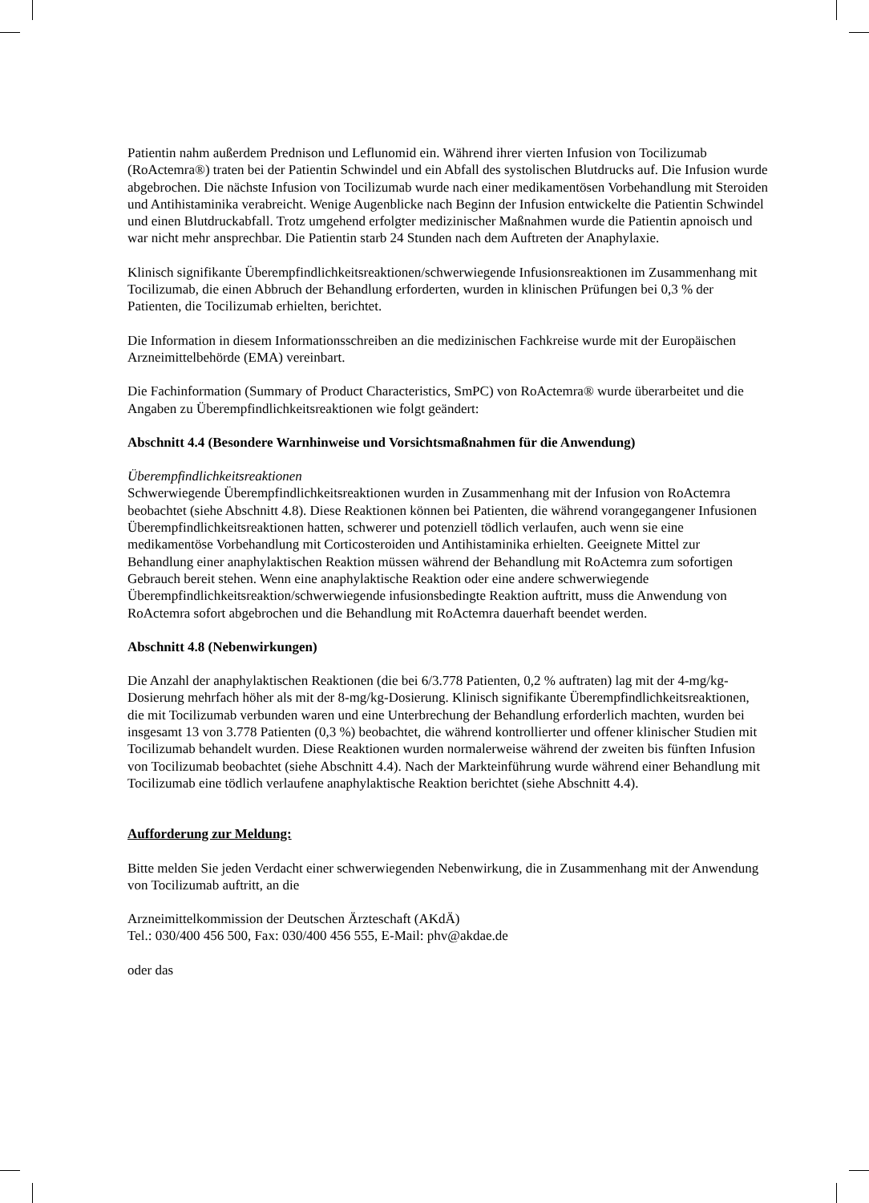Patientin nahm außerdem Prednison und Leflunomid ein. Während ihrer vierten Infusion von Tocilizumab (RoActemra®) traten bei der Patientin Schwindel und ein Abfall des systolischen Blutdrucks auf. Die Infusion wurde abgebrochen. Die nächste Infusion von Tocilizumab wurde nach einer medikamentösen Vorbehandlung mit Steroiden und Antihistaminika verabreicht. Wenige Augenblicke nach Beginn der Infusion entwickelte die Patientin Schwindel und einen Blutdruckabfall. Trotz umgehend erfolgter medizinischer Maßnahmen wurde die Patientin apnoisch und war nicht mehr ansprechbar. Die Patientin starb 24 Stunden nach dem Auftreten der Anaphylaxie.
Klinisch signifikante Überempfindlichkeitsreaktionen/schwerwiegende Infusionsreaktionen im Zusammenhang mit Tocilizumab, die einen Abbruch der Behandlung erforderten, wurden in klinischen Prüfungen bei 0,3 % der Patienten, die Tocilizumab erhielten, berichtet.
Die Information in diesem Informationsschreiben an die medizinischen Fachkreise wurde mit der Europäischen Arzneimittelbehörde (EMA) vereinbart.
Die Fachinformation (Summary of Product Characteristics, SmPC) von RoActemra® wurde überarbeitet und die Angaben zu Überempfindlichkeitsreaktionen wie folgt geändert:
Abschnitt 4.4 (Besondere Warnhinweise und Vorsichtsmaßnahmen für die Anwendung)
Überempfindlichkeitsreaktionen
Schwerwiegende Überempfindlichkeitsreaktionen wurden in Zusammenhang mit der Infusion von RoActemra beobachtet (siehe Abschnitt 4.8). Diese Reaktionen können bei Patienten, die während vorangegangener Infusionen Überempfindlichkeitsreaktionen hatten, schwerer und potenziell tödlich verlaufen, auch wenn sie eine medikamentöse Vorbehandlung mit Corticosteroiden und Antihistaminika erhielten. Geeignete Mittel zur Behandlung einer anaphylaktischen Reaktion müssen während der Behandlung mit RoActemra zum sofortigen Gebrauch bereit stehen. Wenn eine anaphylaktische Reaktion oder eine andere schwerwiegende Überempfindlichkeitsreaktion/schwerwiegende infusionsbedingte Reaktion auftritt, muss die Anwendung von RoActemra sofort abgebrochen und die Behandlung mit RoActemra dauerhaft beendet werden.
Abschnitt 4.8 (Nebenwirkungen)
Die Anzahl der anaphylaktischen Reaktionen (die bei 6/3.778 Patienten, 0,2 % auftraten) lag mit der 4-mg/kg-Dosierung mehrfach höher als mit der 8-mg/kg-Dosierung. Klinisch signifikante Überempfindlichkeitsreaktionen, die mit Tocilizumab verbunden waren und eine Unterbrechung der Behandlung erforderlich machten, wurden bei insgesamt 13 von 3.778 Patienten (0,3 %) beobachtet, die während kontrollierter und offener klinischer Studien mit Tocilizumab behandelt wurden. Diese Reaktionen wurden normalerweise während der zweiten bis fünften Infusion von Tocilizumab beobachtet (siehe Abschnitt 4.4). Nach der Markteinführung wurde während einer Behandlung mit Tocilizumab eine tödlich verlaufene anaphylaktische Reaktion berichtet (siehe Abschnitt 4.4).
Aufforderung zur Meldung:
Bitte melden Sie jeden Verdacht einer schwerwiegenden Nebenwirkung, die in Zusammenhang mit der Anwendung von Tocilizumab auftritt, an die
Arzneimittelkommission der Deutschen Ärzteschaft (AKdÄ)
Tel.: 030/400 456 500, Fax: 030/400 456 555, E-Mail: phv@akdae.de
oder das